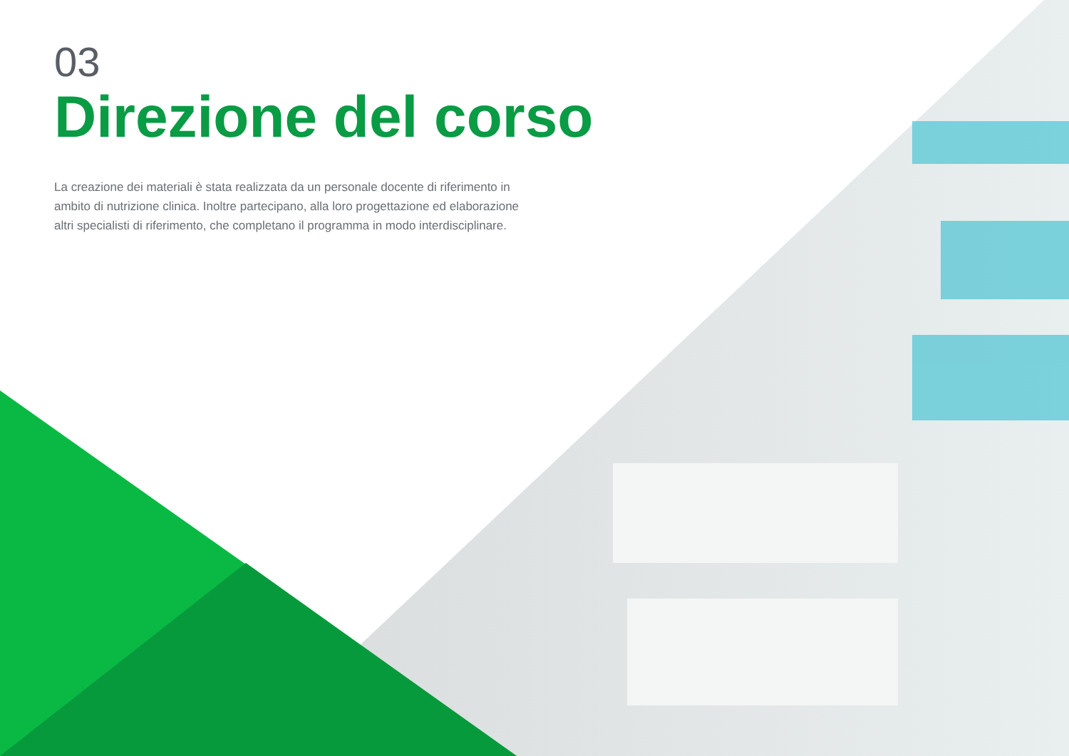03
Direzione del corso
La creazione dei materiali è stata realizzata da un personale docente di riferimento in ambito di nutrizione clinica. Inoltre partecipano, alla loro progettazione ed elaborazione altri specialisti di riferimento, che completano il programma in modo interdisciplinare.